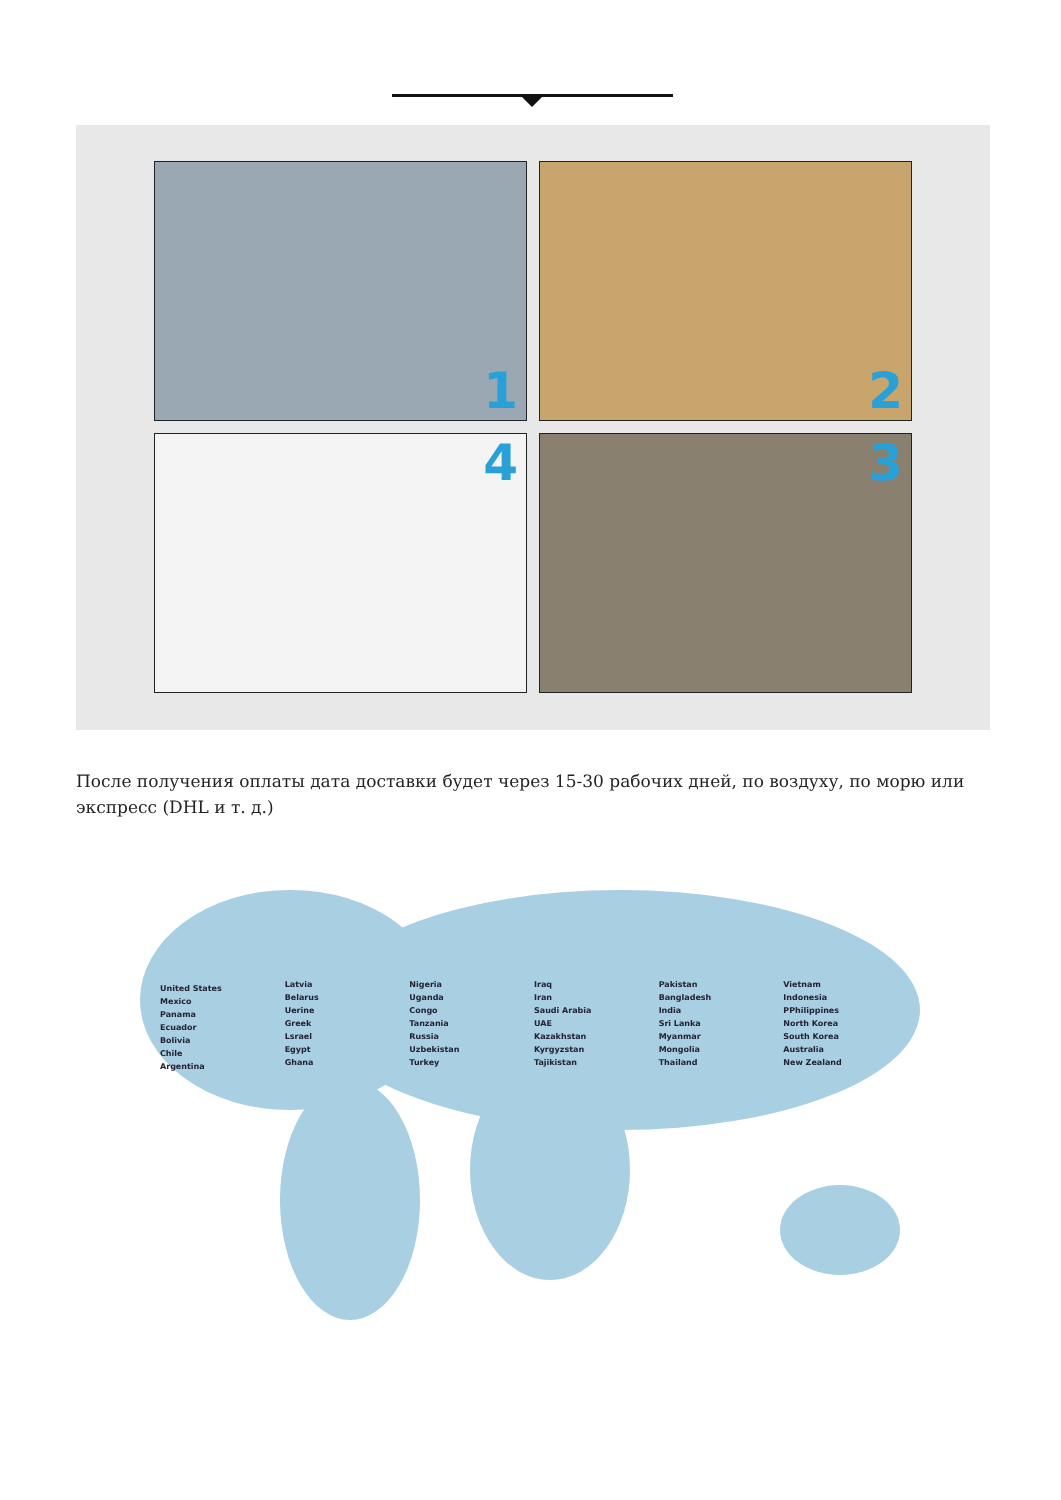1
2
4
3
После получения оплаты дата доставки будет через 15-30 рабочих дней, по воздуху, по морю или экспресс (DHL и т. д.)
United States
Mexico
Panama
Ecuador
Bolivia
Chile
Argentina
Latvia
Belarus
Uerine
Greek
Lsrael
Egypt
Ghana
Nigeria
Uganda
Congo
Tanzania
Russia
Uzbekistan
Turkey
Iraq
Iran
Saudi Arabia
UAE
Kazakhstan
Kyrgyzstan
Tajikistan
Pakistan
Bangladesh
India
Sri Lanka
Myanmar
Mongolia
Thailand
Vietnam
Indonesia
PPhilippines
North Korea
South Korea
Australia
New Zealand